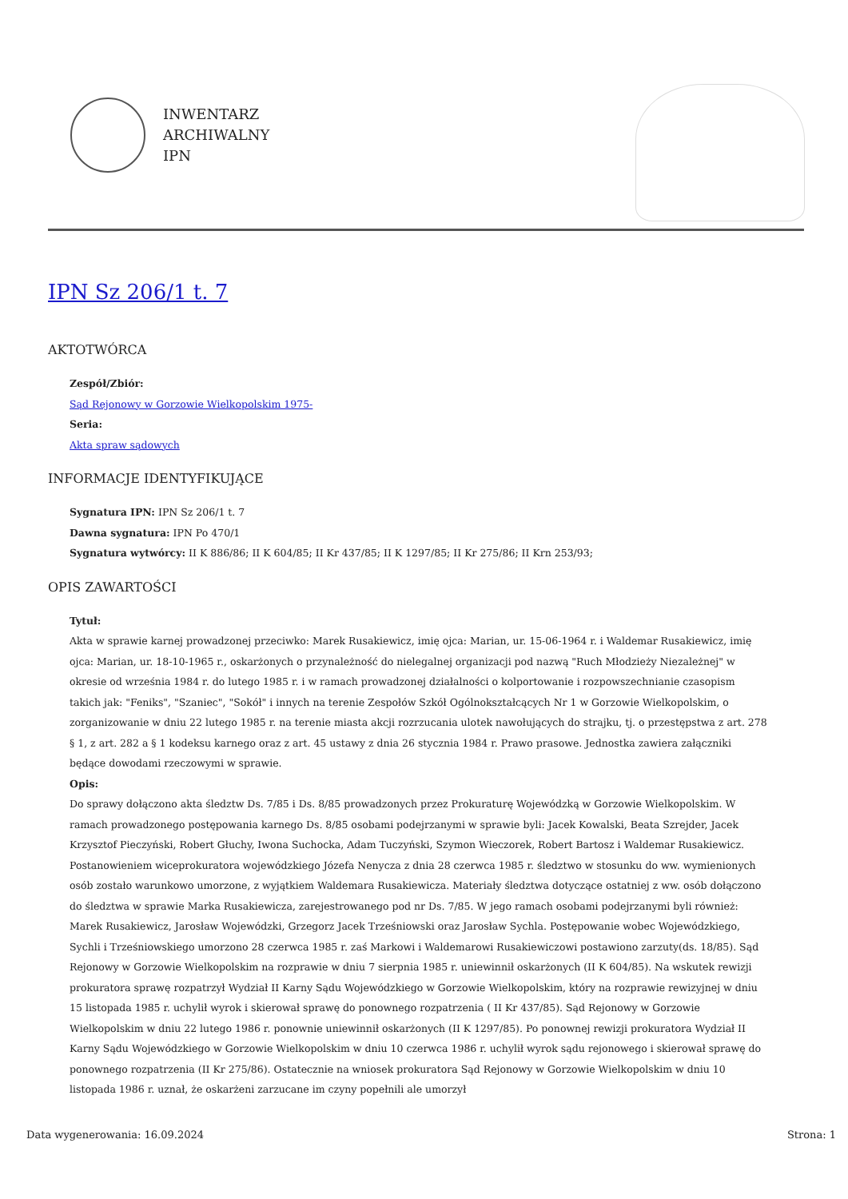INWENTARZ
ARCHIWALNY
IPN
IPN Sz 206/1 t. 7
AKTOTWÓRCA
Zespół/Zbiór:
Sąd Rejonowy w Gorzowie Wielkopolskim 1975-
Seria:
Akta spraw sądowych
INFORMACJE IDENTYFIKUJĄCE
Sygnatura IPN: IPN Sz 206/1 t. 7
Dawna sygnatura: IPN Po 470/1
Sygnatura wytwórcy: II K 886/86; II K 604/85; II Kr 437/85; II K 1297/85; II Kr 275/86; II Krn 253/93;
OPIS ZAWARTOŚCI
Tytuł:
Akta w sprawie karnej prowadzonej przeciwko: Marek Rusakiewicz, imię ojca: Marian, ur. 15-06-1964 r. i Waldemar Rusakiewicz, imię ojca: Marian, ur. 18-10-1965 r., oskarżonych o przynależność do nielegalnej organizacji pod nazwą "Ruch Młodzieży Niezależnej" w okresie od września 1984 r. do lutego 1985 r. i w ramach prowadzonej działalności o kolportowanie i rozpowszechnianie czasopism takich jak: "Feniks", "Szaniec", "Sokół" i innych na terenie Zespołów Szkół Ogólnokształcących Nr 1 w Gorzowie Wielkopolskim, o zorganizowanie w dniu 22 lutego 1985 r. na terenie miasta akcji rozrzucania ulotek nawołujących do strajku, tj. o przestępstwa z art. 278 § 1, z art. 282 a § 1 kodeksu karnego oraz z art. 45 ustawy z dnia 26 stycznia 1984 r. Prawo prasowe. Jednostka zawiera załączniki będące dowodami rzeczowymi w sprawie.
Opis:
Do sprawy dołączono akta śledztw Ds. 7/85 i Ds. 8/85 prowadzonych przez Prokuraturę Wojewódzką w Gorzowie Wielkopolskim. W ramach prowadzonego postępowania karnego Ds. 8/85 osobami podejrzanymi w sprawie byli: Jacek Kowalski, Beata Szrejder, Jacek Krzysztof Pieczyński, Robert Głuchy, Iwona Suchocka, Adam Tuczyński, Szymon Wieczorek, Robert Bartosz i Waldemar Rusakiewicz. Postanowieniem wiceprokuratora wojewódzkiego Józefa Nenycza z dnia 28 czerwca 1985 r. śledztwo w stosunku do ww. wymienionych osób zostało warunkowo umorzone, z wyjątkiem Waldemara Rusakiewicza. Materiały śledztwa dotyczące ostatniej z ww. osób dołączono do śledztwa w sprawie Marka Rusakiewicza, zarejestrowanego pod nr Ds. 7/85. W jego ramach osobami podejrzanymi byli również: Marek Rusakiewicz, Jarosław Wojewódzki, Grzegorz Jacek Trześniowski oraz Jarosław Sychla. Postępowanie wobec Wojewódzkiego, Sychli i Trześniowskiego umorzono 28 czerwca 1985 r. zaś Markowi i Waldemarowi Rusakiewiczowi postawiono zarzuty(ds. 18/85). Sąd Rejonowy w Gorzowie Wielkopolskim na rozprawie w dniu 7 sierpnia 1985 r. uniewinnił oskarżonych (II K 604/85). Na wskutek rewizji prokuratora sprawę rozpatrzył Wydział II Karny Sądu Wojewódzkiego w Gorzowie Wielkopolskim, który na rozprawie rewizyjnej w dniu 15 listopada 1985 r. uchylił wyrok i skierował sprawę do ponownego rozpatrzenia ( II Kr 437/85). Sąd Rejonowy w Gorzowie Wielkopolskim w dniu 22 lutego 1986 r. ponownie uniewinnił oskarżonych (II K 1297/85). Po ponownej rewizji prokuratora Wydział II Karny Sądu Wojewódzkiego w Gorzowie Wielkopolskim w dniu 10 czerwca 1986 r. uchylił wyrok sądu rejonowego i skierował sprawę do ponownego rozpatrzenia (II Kr 275/86). Ostatecznie na wniosek prokuratora Sąd Rejonowy w Gorzowie Wielkopolskim w dniu 10 listopada 1986 r. uznał, że oskarżeni zarzucane im czyny popełnili ale umorzył
Data wygenerowania: 16.09.2024 Strona: 1